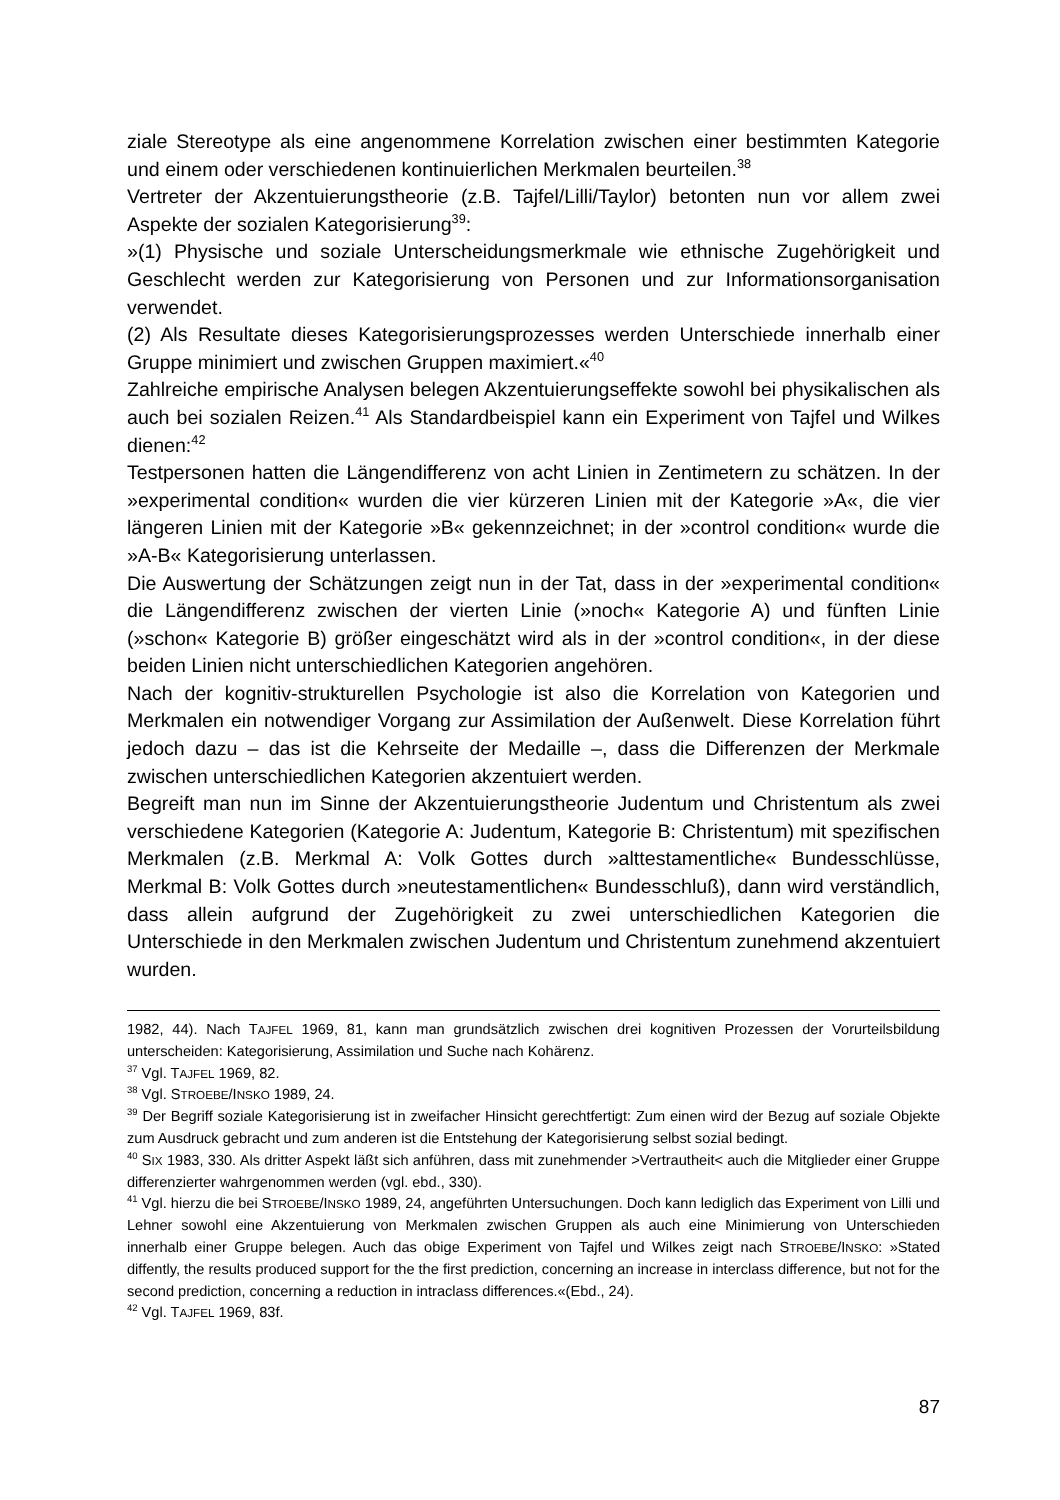ziale Stereotype als eine angenommene Korrelation zwischen einer bestimmten Kategorie und einem oder verschiedenen kontinuierlichen Merkmalen beurteilen.<sup>38</sup>
Vertreter der Akzentuierungstheorie (z.B. Tajfel/Lilli/Taylor) betonten nun vor allem zwei Aspekte der sozialen Kategorisierung<sup>39</sup>:
»(1) Physische und soziale Unterscheidungsmerkmale wie ethnische Zugehörigkeit und Geschlecht werden zur Kategorisierung von Personen und zur Informationsorganisation verwendet.
(2) Als Resultate dieses Kategorisierungsprozesses werden Unterschiede innerhalb einer Gruppe minimiert und zwischen Gruppen maximiert.«<sup>40</sup>
Zahlreiche empirische Analysen belegen Akzentuierungseffekte sowohl bei physikalischen als auch bei sozialen Reizen.<sup>41</sup> Als Standardbeispiel kann ein Experiment von Tajfel und Wilkes dienen:<sup>42</sup>
Testpersonen hatten die Längendifferenz von acht Linien in Zentimetern zu schätzen. In der »experimental condition« wurden die vier kürzeren Linien mit der Kategorie »A«, die vier längeren Linien mit der Kategorie »B« gekennzeichnet; in der »control condition« wurde die »A-B« Kategorisierung unterlassen.
Die Auswertung der Schätzungen zeigt nun in der Tat, dass in der »experimental condition« die Längendifferenz zwischen der vierten Linie (»noch« Kategorie A) und fünften Linie (»schon« Kategorie B) größer eingeschätzt wird als in der »control condition«, in der diese beiden Linien nicht unterschiedlichen Kategorien angehören.
Nach der kognitiv-strukturellen Psychologie ist also die Korrelation von Kategorien und Merkmalen ein notwendiger Vorgang zur Assimilation der Außenwelt. Diese Korrelation führt jedoch dazu – das ist die Kehrseite der Medaille –, dass die Differenzen der Merkmale zwischen unterschiedlichen Kategorien akzentuiert werden.
Begreift man nun im Sinne der Akzentuierungstheorie Judentum und Christentum als zwei verschiedene Kategorien (Kategorie A: Judentum, Kategorie B: Christentum) mit spezifischen Merkmalen (z.B. Merkmal A: Volk Gottes durch »alttestamentliche« Bundesschlüsse, Merkmal B: Volk Gottes durch »neutestamentlichen« Bundesschluß), dann wird verständlich, dass allein aufgrund der Zugehörigkeit zu zwei unterschiedlichen Kategorien die Unterschiede in den Merkmalen zwischen Judentum und Christentum zunehmend akzentuiert wurden.
1982, 44). Nach TAJFEL 1969, 81, kann man grundsätzlich zwischen drei kognitiven Prozessen der Vorurteilsbildung unterscheiden: Kategorisierung, Assimilation und Suche nach Kohärenz.
<sup>37</sup> Vgl. TAJFEL 1969, 82.
<sup>38</sup> Vgl. STROEBE/INSKO 1989, 24.
<sup>39</sup> Der Begriff soziale Kategorisierung ist in zweifacher Hinsicht gerechtfertigt: Zum einen wird der Bezug auf soziale Objekte zum Ausdruck gebracht und zum anderen ist die Entstehung der Kategorisierung selbst sozial bedingt.
<sup>40</sup> SIX 1983, 330. Als dritter Aspekt läßt sich anführen, dass mit zunehmender >Vertrautheit< auch die Mitglieder einer Gruppe differenzierter wahrgenommen werden (vgl. ebd., 330).
<sup>41</sup> Vgl. hierzu die bei STROEBE/INSKO 1989, 24, angeführten Untersuchungen. Doch kann lediglich das Experiment von Lilli und Lehner sowohl eine Akzentuierung von Merkmalen zwischen Gruppen als auch eine Minimierung von Unterschieden innerhalb einer Gruppe belegen. Auch das obige Experiment von Tajfel und Wilkes zeigt nach STROEBE/INSKO: »Stated diffently, the results produced support for the the first prediction, concerning an increase in interclass difference, but not for the second prediction, concerning a reduction in intraclass differences.«(Ebd., 24).
<sup>42</sup> Vgl. TAJFEL 1969, 83f.
87